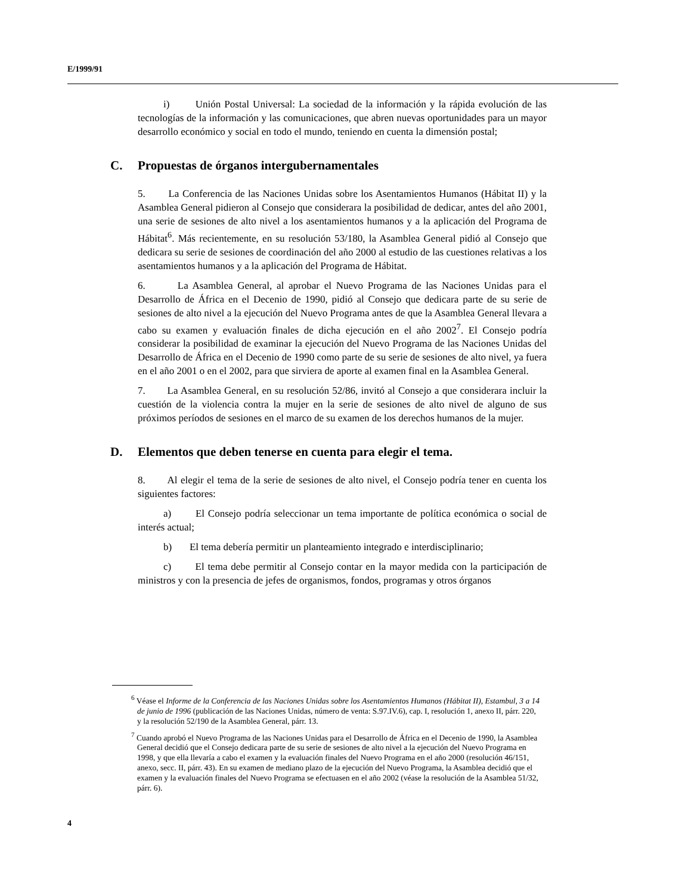E/1999/91
i) Unión Postal Universal: La sociedad de la información y la rápida evolución de las tecnologías de la información y las comunicaciones, que abren nuevas oportunidades para un mayor desarrollo económico y social en todo el mundo, teniendo en cuenta la dimensión postal;
C. Propuestas de órganos intergubernamentales
5. La Conferencia de las Naciones Unidas sobre los Asentamientos Humanos (Hábitat II) y la Asamblea General pidieron al Consejo que considerara la posibilidad de dedicar, antes del año 2001, una serie de sesiones de alto nivel a los asentamientos humanos y a la aplicación del Programa de Hábitat<sup>6</sup>. Más recientemente, en su resolución 53/180, la Asamblea General pidió al Consejo que dedicara su serie de sesiones de coordinación del año 2000 al estudio de las cuestiones relativas a los asentamientos humanos y a la aplicación del Programa de Hábitat.
6. La Asamblea General, al aprobar el Nuevo Programa de las Naciones Unidas para el Desarrollo de África en el Decenio de 1990, pidió al Consejo que dedicara parte de su serie de sesiones de alto nivel a la ejecución del Nuevo Programa antes de que la Asamblea General llevara a cabo su examen y evaluación finales de dicha ejecución en el año 2002<sup>7</sup>. El Consejo podría considerar la posibilidad de examinar la ejecución del Nuevo Programa de las Naciones Unidas del Desarrollo de África en el Decenio de 1990 como parte de su serie de sesiones de alto nivel, ya fuera en el año 2001 o en el 2002, para que sirviera de aporte al examen final en la Asamblea General.
7. La Asamblea General, en su resolución 52/86, invitó al Consejo a que considerara incluir la cuestión de la violencia contra la mujer en la serie de sesiones de alto nivel de alguno de sus próximos períodos de sesiones en el marco de su examen de los derechos humanos de la mujer.
D. Elementos que deben tenerse en cuenta para elegir el tema.
8. Al elegir el tema de la serie de sesiones de alto nivel, el Consejo podría tener en cuenta los siguientes factores:
a) El Consejo podría seleccionar un tema importante de política económica o social de interés actual;
b) El tema debería permitir un planteamiento integrado e interdisciplinario;
c) El tema debe permitir al Consejo contar en la mayor medida con la participación de ministros y con la presencia de jefes de organismos, fondos, programas y otros órganos
<sup>6</sup> Véase el Informe de la Conferencia de las Naciones Unidas sobre los Asentamientos Humanos (Hábitat II), Estambul, 3 a 14 de junio de 1996 (publicación de las Naciones Unidas, número de venta: S.97.IV.6), cap. I, resolución 1, anexo II, párr. 220, y la resolución 52/190 de la Asamblea General, párr. 13.
<sup>7</sup> Cuando aprobó el Nuevo Programa de las Naciones Unidas para el Desarrollo de África en el Decenio de 1990, la Asamblea General decidió que el Consejo dedicara parte de su serie de sesiones de alto nivel a la ejecución del Nuevo Programa en 1998, y que ella llevaría a cabo el examen y la evaluación finales del Nuevo Programa en el año 2000 (resolución 46/151, anexo, secc. II, párr. 43). En su examen de mediano plazo de la ejecución del Nuevo Programa, la Asamblea decidió que el examen y la evaluación finales del Nuevo Programa se efectuasen en el año 2002 (véase la resolución de la Asamblea 51/32, párr. 6).
4